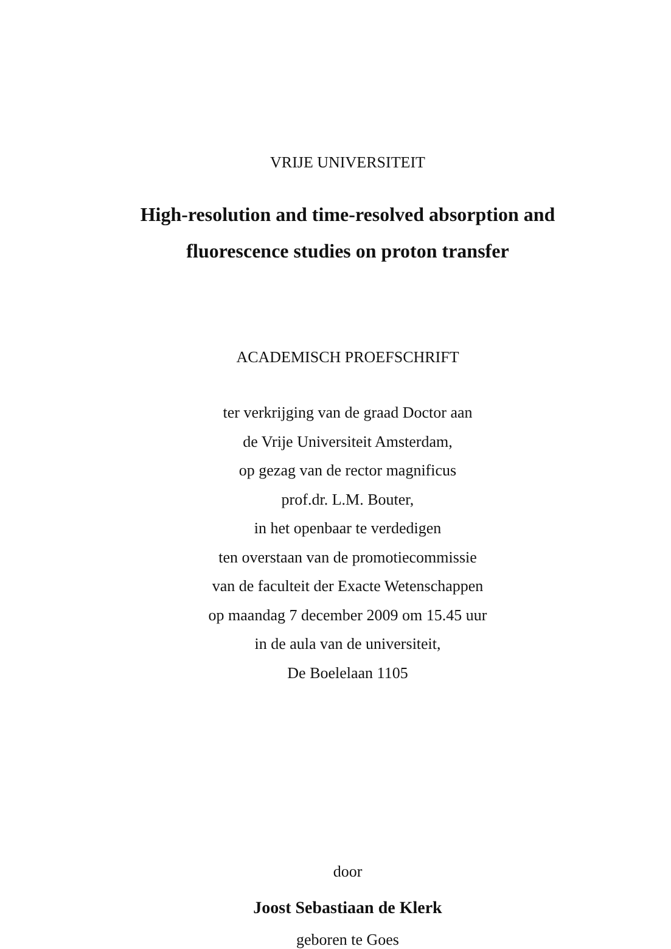VRIJE UNIVERSITEIT
High-resolution and time-resolved absorption and
fluorescence studies on proton transfer
ACADEMISCH PROEFSCHRIFT
ter verkrijging van de graad Doctor aan
de Vrije Universiteit Amsterdam,
op gezag van de rector magnificus
prof.dr. L.M. Bouter,
in het openbaar te verdedigen
ten overstaan van de promotiecommissie
van de faculteit der Exacte Wetenschappen
op maandag 7 december 2009 om 15.45 uur
in de aula van de universiteit,
De Boelelaan 1105
door
Joost Sebastiaan de Klerk
geboren te Goes